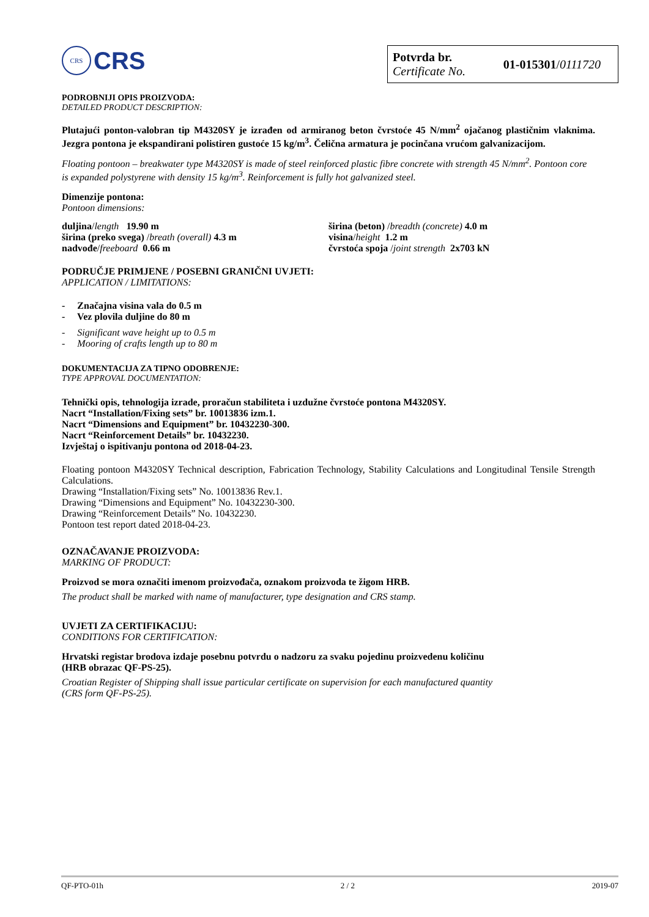CRS
CRS
Potvrda br.
Certificate No.
01-015301/0111720
PODROBNIJI OPIS PROIZVODA:
DETAILED PRODUCT DESCRIPTION:
Plutajući ponton-valobran tip M4320SY je izrađen od armiranog beton čvrstoće 45 N/mm<sup>2</sup> ojačanog plastičnim vlaknima. Jezgra pontona je ekspandirani polistiren gustoće 15 kg/m<sup>3</sup>. Čelična armatura je pocinčana vrućom galvanizacijom.
Floating pontoon – breakwater type M4320SY is made of steel reinforced plastic fibre concrete with strength 45 N/mm<sup>2</sup>. Pontoon core is expanded polystyrene with density 15 kg/m<sup>3</sup>. Reinforcement is fully hot galvanized steel.
Dimenzije pontona:
Pontoon dimensions:
duljina/length 19.90 m
širina (preko svega) /breath (overall) 4.3 m
nadvođe/freeboard 0.66 m
širina (beton) /breadth (concrete) 4.0 m
visina/height 1.2 m
čvrstoća spoja /joint strength 2x703 kN
PODRUČJE PRIMJENE / POSEBNI GRANIČNI UVJETI:
APPLICATION / LIMITATIONS:
- Značajna visina vala do 0.5 m
- Vez plovila duljine do 80 m
- Significant wave height up to 0.5 m
- Mooring of crafts length up to 80 m
DOKUMENTACIJA ZA TIPNO ODOBRENJE:
TYPE APPROVAL DOCUMENTATION:
Tehnički opis, tehnologija izrade, proračun stabiliteta i uzdužne čvrstoće pontona M4320SY.
Nacrt “Installation/Fixing sets” br. 10013836 izm.1.
Nacrt “Dimensions and Equipment” br. 10432230-300.
Nacrt “Reinforcement Details” br. 10432230.
Izvještaj o ispitivanju pontona od 2018-04-23.
Floating pontoon M4320SY Technical description, Fabrication Technology, Stability Calculations and Longitudinal Tensile Strength Calculations.
Drawing “Installation/Fixing sets” No. 10013836 Rev.1.
Drawing “Dimensions and Equipment” No. 10432230-300.
Drawing “Reinforcement Details” No. 10432230.
Pontoon test report dated 2018-04-23.
OZNAČAVANJE PROIZVODA:
MARKING OF PRODUCT:
Proizvod se mora označiti imenom proizvođača, oznakom proizvoda te žigom HRB.
The product shall be marked with name of manufacturer, type designation and CRS stamp.
UVJETI ZA CERTIFIKACIJU:
CONDITIONS FOR CERTIFICATION:
Hrvatski registar brodova izdaje posebnu potvrdu o nadzoru za svaku pojedinu proizvedenu količinu
(HRB obrazac QF-PS-25).
Croatian Register of Shipping shall issue particular certificate on supervision for each manufactured quantity
(CRS form QF-PS-25).
QF-PTO-01h 2 / 2 2019-07